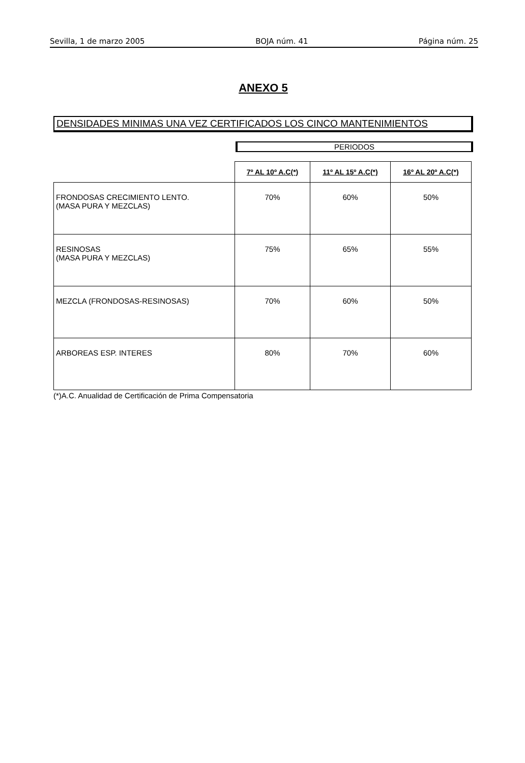Sevilla, 1 de marzo 2005 BOJA núm. 41 Página núm. 25
ANEXO 5
DENSIDADES MINIMAS UNA VEZ CERTIFICADOS LOS CINCO MANTENIMIENTOS
PERIODOS
| | 7º AL 10º A.C(*) | 11º AL 15º A.C(*) | 16º AL 20º A.C(*) |
| --- | --- | --- | --- |
| FRONDOSAS CRECIMIENTO LENTO. (MASA PURA Y MEZCLAS) | 70% | 60% | 50% |
| RESINOSAS (MASA PURA Y MEZCLAS) | 75% | 65% | 55% |
| MEZCLA (FRONDOSAS-RESINOSAS) | 70% | 60% | 50% |
| ARBOREAS ESP. INTERES | 80% | 70% | 60% |
(*)A.C. Anualidad de Certificación de Prima Compensatoria